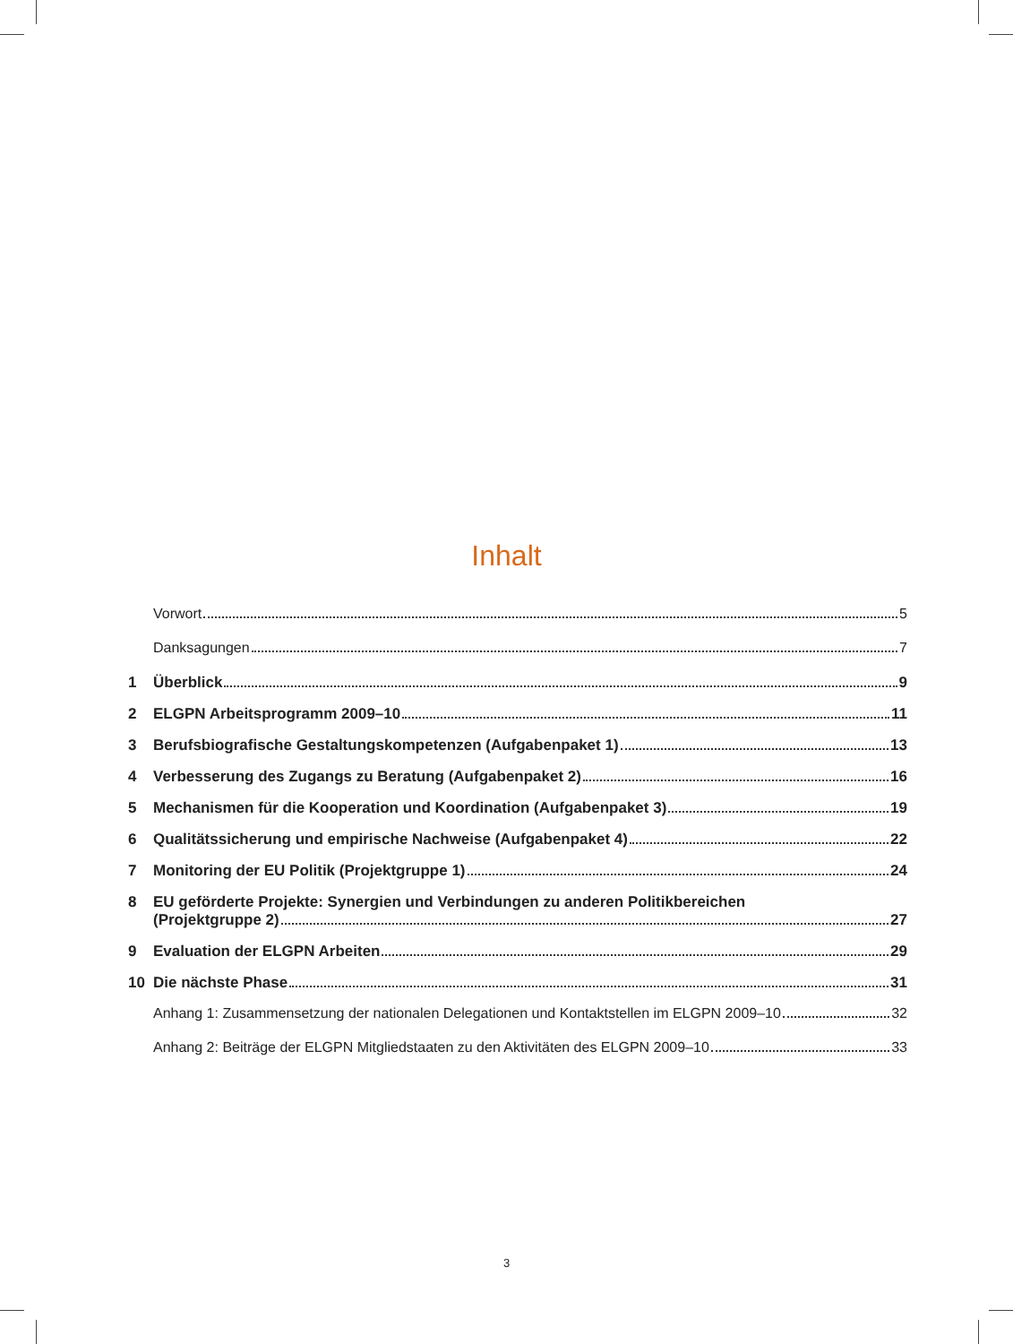Inhalt
Vorwort 5
Danksagungen 7
1 Überblick 9
2 ELGPN Arbeitsprogramm 2009–10 11
3 Berufsbiografische Gestaltungskompetenzen (Aufgabenpaket 1) 13
4 Verbesserung des Zugangs zu Beratung (Aufgabenpaket 2) 16
5 Mechanismen für die Kooperation und Koordination (Aufgabenpaket 3) 19
6 Qualitätssicherung und empirische Nachweise (Aufgabenpaket 4) 22
7 Monitoring der EU Politik (Projektgruppe 1) 24
8 EU geförderte Projekte: Synergien und Verbindungen zu anderen Politikbereichen
(Projektgruppe 2) 27
9 Evaluation der ELGPN Arbeiten 29
10 Die nächste Phase 31
Anhang 1: Zusammensetzung der nationalen Delegationen und Kontaktstellen im ELGPN 2009–10 32
Anhang 2: Beiträge der ELGPN Mitgliedstaaten zu den Aktivitäten des ELGPN 2009–10 33
3